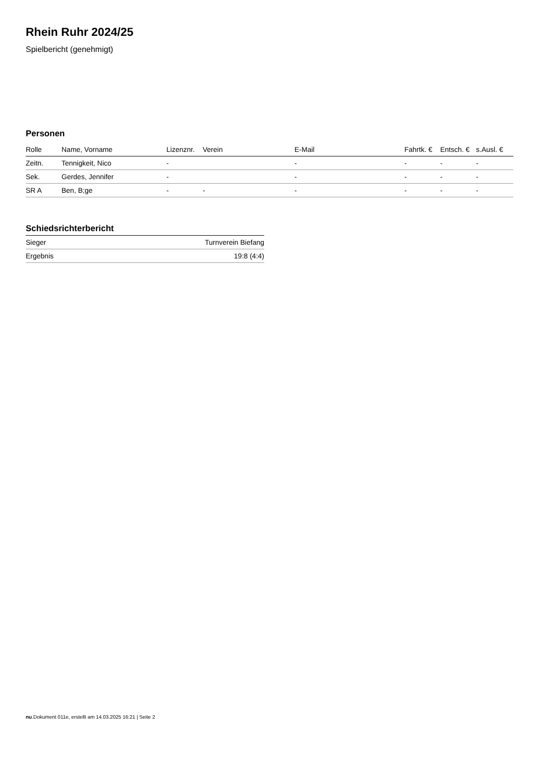Rhein Ruhr 2024/25
Spielbericht (genehmigt)
Personen
| Rolle | Name, Vorname | Lizenznr. | Verein | E-Mail | Fahrtk. € | Entsch. € | s.Ausl. € |
| --- | --- | --- | --- | --- | --- | --- | --- |
| Zeitn. | Tennigkeit, Nico | - | | - | - | - | - |
| Sek. | Gerdes, Jennifer | - | | - | - | - | - |
| SR A | Ben, B;ge | - | - | - | - | - | - |
Schiedsrichterbericht
| Sieger | Turnverein Biefang |
| Ergebnis | 19:8 (4:4) |
nu.Dokument 011e, erstellt am 14.03.2025 16:21 | Seite 2